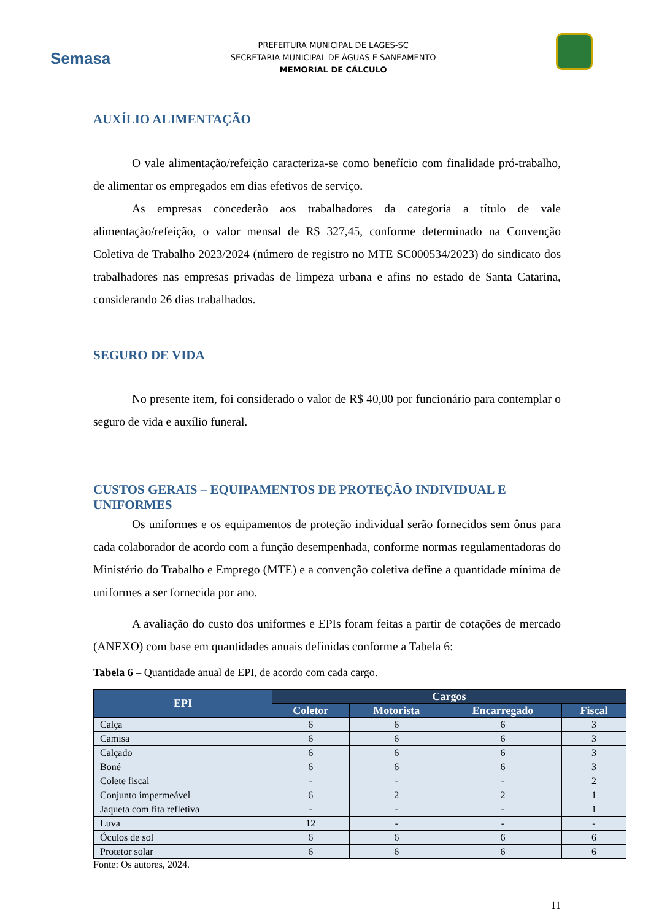Semasa
PREFEITURA MUNICIPAL DE LAGES-SC
SECRETARIA MUNICIPAL DE ÁGUAS E SANEAMENTO
MEMORIAL DE CÁLCULO
AUXÍLIO ALIMENTAÇÃO
O vale alimentação/refeição caracteriza-se como benefício com finalidade pró-trabalho, de alimentar os empregados em dias efetivos de serviço.
As empresas concederão aos trabalhadores da categoria a título de vale alimentação/refeição, o valor mensal de R$ 327,45, conforme determinado na Convenção Coletiva de Trabalho 2023/2024 (número de registro no MTE SC000534/2023) do sindicato dos trabalhadores nas empresas privadas de limpeza urbana e afins no estado de Santa Catarina, considerando 26 dias trabalhados.
SEGURO DE VIDA
No presente item, foi considerado o valor de R$ 40,00 por funcionário para contemplar o seguro de vida e auxílio funeral.
CUSTOS GERAIS – EQUIPAMENTOS DE PROTEÇÃO INDIVIDUAL E UNIFORMES
Os uniformes e os equipamentos de proteção individual serão fornecidos sem ônus para cada colaborador de acordo com a função desempenhada, conforme normas regulamentadoras do Ministério do Trabalho e Emprego (MTE) e a convenção coletiva define a quantidade mínima de uniformes a ser fornecida por ano.
A avaliação do custo dos uniformes e EPIs foram feitas a partir de cotações de mercado (ANEXO) com base em quantidades anuais definidas conforme a Tabela 6:
Tabela 6 – Quantidade anual de EPI, de acordo com cada cargo.
| EPI | Cargos | | | |
| --- | --- | --- | --- | --- |
| | Coletor | Motorista | Encarregado | Fiscal |
| Calça | 6 | 6 | 6 | 3 |
| Camisa | 6 | 6 | 6 | 3 |
| Calçado | 6 | 6 | 6 | 3 |
| Boné | 6 | 6 | 6 | 3 |
| Colete fiscal | - | - | - | 2 |
| Conjunto impermeável | 6 | 2 | 2 | 1 |
| Jaqueta com fita refletiva | - | - | - | 1 |
| Luva | 12 | - | - | - |
| Óculos de sol | 6 | 6 | 6 | 6 |
| Protetor solar | 6 | 6 | 6 | 6 |
Fonte: Os autores, 2024.
11